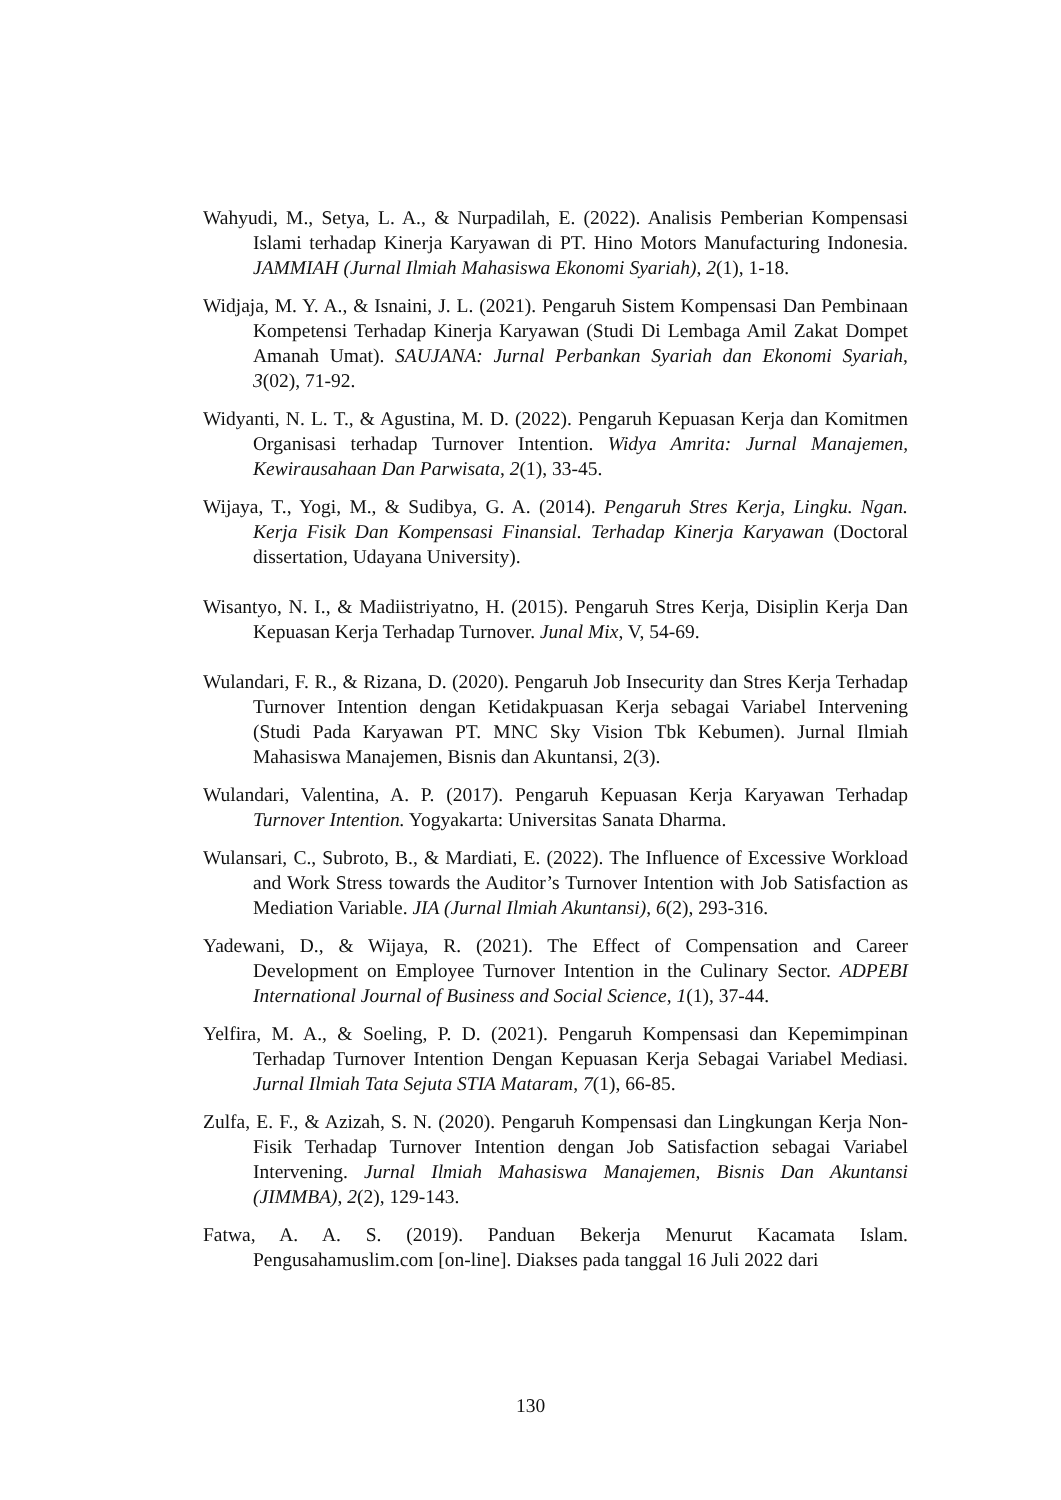Wahyudi, M., Setya, L. A., & Nurpadilah, E. (2022). Analisis Pemberian Kompensasi Islami terhadap Kinerja Karyawan di PT. Hino Motors Manufacturing Indonesia. JAMMIAH (Jurnal Ilmiah Mahasiswa Ekonomi Syariah), 2(1), 1-18.
Widjaja, M. Y. A., & Isnaini, J. L. (2021). Pengaruh Sistem Kompensasi Dan Pembinaan Kompetensi Terhadap Kinerja Karyawan (Studi Di Lembaga Amil Zakat Dompet Amanah Umat). SAUJANA: Jurnal Perbankan Syariah dan Ekonomi Syariah, 3(02), 71-92.
Widyanti, N. L. T., & Agustina, M. D. (2022). Pengaruh Kepuasan Kerja dan Komitmen Organisasi terhadap Turnover Intention. Widya Amrita: Jurnal Manajemen, Kewirausahaan Dan Parwisata, 2(1), 33-45.
Wijaya, T., Yogi, M., & Sudibya, G. A. (2014). Pengaruh Stres Kerja, Lingku. Ngan. Kerja Fisik Dan Kompensasi Finansial. Terhadap Kinerja Karyawan (Doctoral dissertation, Udayana University).
Wisantyo, N. I., & Madiistriyatno, H. (2015). Pengaruh Stres Kerja, Disiplin Kerja Dan Kepuasan Kerja Terhadap Turnover. Junal Mix, V, 54-69.
Wulandari, F. R., & Rizana, D. (2020). Pengaruh Job Insecurity dan Stres Kerja Terhadap Turnover Intention dengan Ketidakpuasan Kerja sebagai Variabel Intervening (Studi Pada Karyawan PT. MNC Sky Vision Tbk Kebumen). Jurnal Ilmiah Mahasiswa Manajemen, Bisnis dan Akuntansi, 2(3).
Wulandari, Valentina, A. P. (2017). Pengaruh Kepuasan Kerja Karyawan Terhadap Turnover Intention. Yogyakarta: Universitas Sanata Dharma.
Wulansari, C., Subroto, B., & Mardiati, E. (2022). The Influence of Excessive Workload and Work Stress towards the Auditor’s Turnover Intention with Job Satisfaction as Mediation Variable. JIA (Jurnal Ilmiah Akuntansi), 6(2), 293-316.
Yadewani, D., & Wijaya, R. (2021). The Effect of Compensation and Career Development on Employee Turnover Intention in the Culinary Sector. ADPEBI International Journal of Business and Social Science, 1(1), 37-44.
Yelfira, M. A., & Soeling, P. D. (2021). Pengaruh Kompensasi dan Kepemimpinan Terhadap Turnover Intention Dengan Kepuasan Kerja Sebagai Variabel Mediasi. Jurnal Ilmiah Tata Sejuta STIA Mataram, 7(1), 66-85.
Zulfa, E. F., & Azizah, S. N. (2020). Pengaruh Kompensasi dan Lingkungan Kerja Non-Fisik Terhadap Turnover Intention dengan Job Satisfaction sebagai Variabel Intervening. Jurnal Ilmiah Mahasiswa Manajemen, Bisnis Dan Akuntansi (JIMMBA), 2(2), 129-143.
Fatwa, A. A. S. (2019). Panduan Bekerja Menurut Kacamata Islam. Pengusahamuslim.com [on-line]. Diakses pada tanggal 16 Juli 2022 dari
130